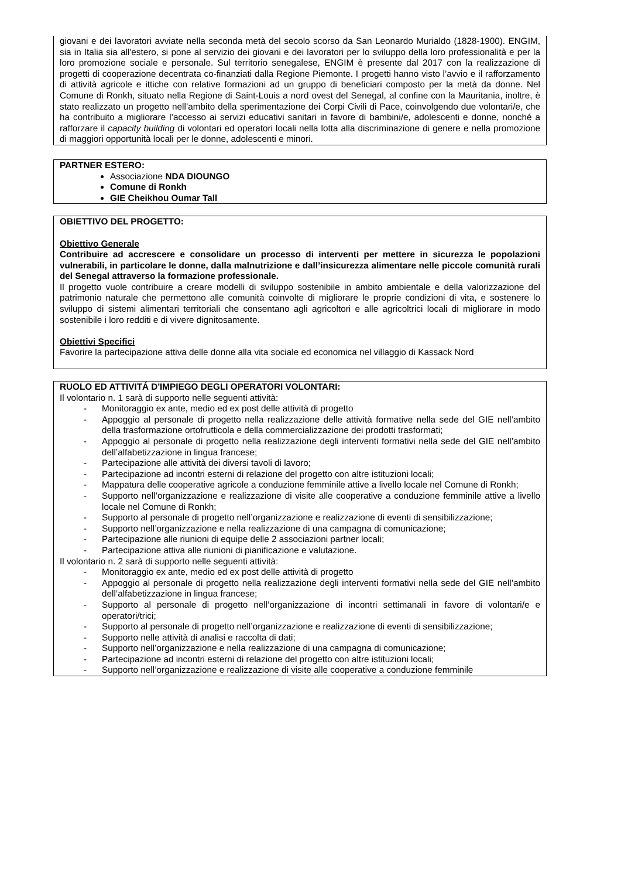giovani e dei lavoratori avviate nella seconda metà del secolo scorso da San Leonardo Murialdo (1828-1900). ENGIM, sia in Italia sia all'estero, si pone al servizio dei giovani e dei lavoratori per lo sviluppo della loro professionalità e per la loro promozione sociale e personale. Sul territorio senegalese, ENGIM è presente dal 2017 con la realizzazione di progetti di cooperazione decentrata co-finanziati dalla Regione Piemonte. I progetti hanno visto l’avvio e il rafforzamento di attività agricole e ittiche con relative formazioni ad un gruppo di beneficiari composto per la metà da donne. Nel Comune di Ronkh, situato nella Regione di Saint-Louis a nord ovest del Senegal, al confine con la Mauritania, inoltre, è stato realizzato un progetto nell’ambito della sperimentazione dei Corpi Civili di Pace, coinvolgendo due volontari/e, che ha contribuito a migliorare l’accesso ai servizi educativi sanitari in favore di bambini/e, adolescenti e donne, nonché a rafforzare il capacity building di volontari ed operatori locali nella lotta alla discriminazione di genere e nella promozione di maggiori opportunità locali per le donne, adolescenti e minori.
PARTNER ESTERO:
Associazione NDA DIOUNGO
Comune di Ronkh
GIE Cheikhou Oumar Tall
OBIETTIVO DEL PROGETTO:
Obiettivo Generale
Contribuire ad accrescere e consolidare un processo di interventi per mettere in sicurezza le popolazioni vulnerabili, in particolare le donne, dalla malnutrizione e dall’insicurezza alimentare nelle piccole comunità rurali del Senegal attraverso la formazione professionale.
Il progetto vuole contribuire a creare modelli di sviluppo sostenibile in ambito ambientale e della valorizzazione del patrimonio naturale che permettono alle comunità coinvolte di migliorare le proprie condizioni di vita, e sostenere lo sviluppo di sistemi alimentari territoriali che consentano agli agricoltori e alle agricoltrici locali di migliorare in modo sostenibile i loro redditi e di vivere dignitosamente.
Obiettivi Specifici
Favorire la partecipazione attiva delle donne alla vita sociale ed economica nel villaggio di Kassack Nord
RUOLO ED ATTIVITÁ D'IMPIEGO DEGLI OPERATORI VOLONTARI:
Il volontario n. 1 sarà di supporto nelle seguenti attività:
- Monitoraggio ex ante, medio ed ex post delle attività di progetto
- Appoggio al personale di progetto nella realizzazione delle attività formative nella sede del GIE nell’ambito della trasformazione ortofrutticola e della commercializzazione dei prodotti trasformati;
- Appoggio al personale di progetto nella realizzazione degli interventi formativi nella sede del GIE nell’ambito dell’alfabetizzazione in lingua francese;
- Partecipazione alle attività dei diversi tavoli di lavoro;
- Partecipazione ad incontri esterni di relazione del progetto con altre istituzioni locali;
- Mappatura delle cooperative agricole a conduzione femminile attive a livello locale nel Comune di Ronkh;
- Supporto nell’organizzazione e realizzazione di visite alle cooperative a conduzione femminile attive a livello locale nel Comune di Ronkh;
- Supporto al personale di progetto nell’organizzazione e realizzazione di eventi di sensibilizzazione;
- Supporto nell’organizzazione e nella realizzazione di una campagna di comunicazione;
- Partecipazione alle riunioni di equipe delle 2 associazioni partner locali;
- Partecipazione attiva alle riunioni di pianificazione e valutazione.
Il volontario n. 2 sarà di supporto nelle seguenti attività:
- Monitoraggio ex ante, medio ed ex post delle attività di progetto
- Appoggio al personale di progetto nella realizzazione degli interventi formativi nella sede del GIE nell’ambito dell’alfabetizzazione in lingua francese;
- Supporto al personale di progetto nell’organizzazione di incontri settimanali in favore di volontari/e e operatori/trici;
- Supporto al personale di progetto nell’organizzazione e realizzazione di eventi di sensibilizzazione;
- Supporto nelle attività di analisi e raccolta di dati;
- Supporto nell’organizzazione e nella realizzazione di una campagna di comunicazione;
- Partecipazione ad incontri esterni di relazione del progetto con altre istituzioni locali;
- Supporto nell’organizzazione e realizzazione di visite alle cooperative a conduzione femminile